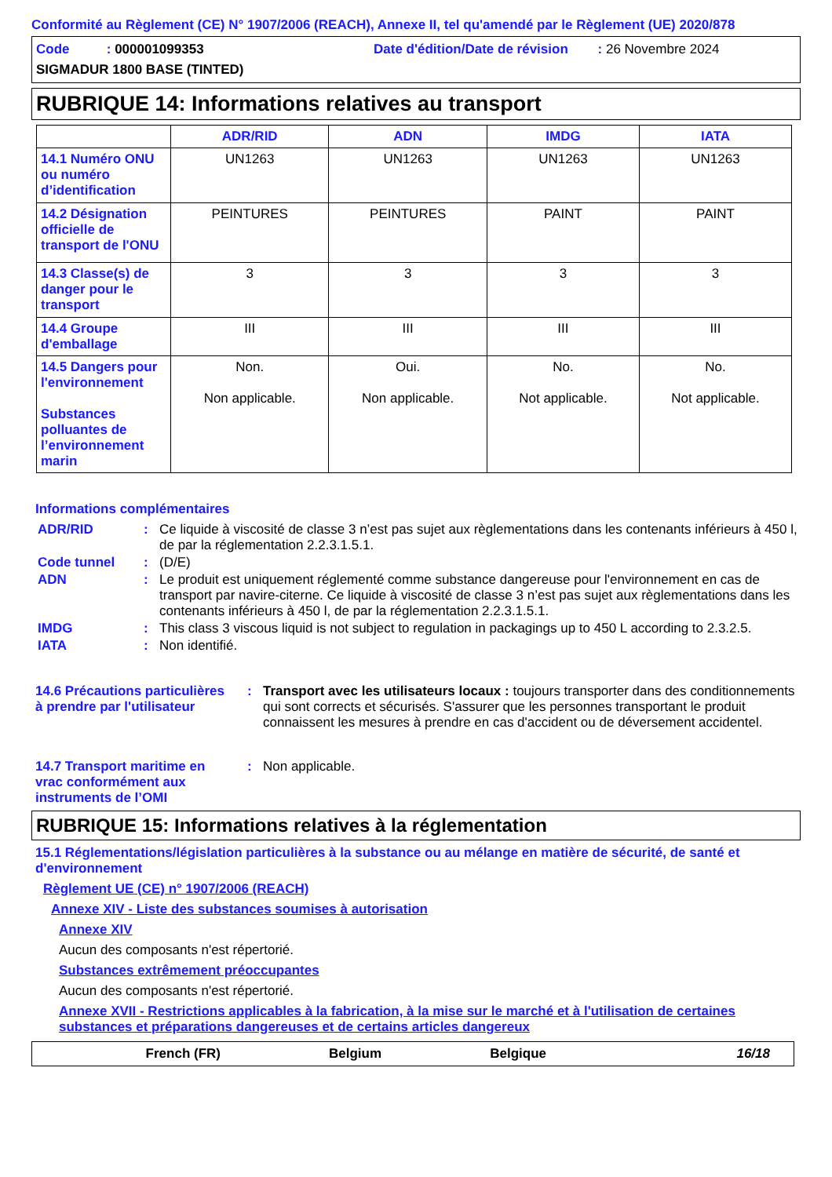Conformité au Règlement (CE) N° 1907/2006 (REACH), Annexe II, tel qu'amendé par le Règlement (UE) 2020/878
Code : 000001099353 Date d'édition/Date de révision : 26 Novembre 2024
SIGMADUR 1800 BASE (TINTED)
RUBRIQUE 14: Informations relatives au transport
| | ADR/RID | ADN | IMDG | IATA |
| --- | --- | --- | --- | --- |
| 14.1 Numéro ONU ou numéro d’identification | UN1263 | UN1263 | UN1263 | UN1263 |
| 14.2 Désignation officielle de transport de l'ONU | PEINTURES | PEINTURES | PAINT | PAINT |
| 14.3 Classe(s) de danger pour le transport | 3 | 3 | 3 | 3 |
| 14.4 Groupe d'emballage | III | III | III | III |
| 14.5 Dangers pour l'environnement Substances polluantes de l’environnement marin | Non. Non applicable. | Oui. Non applicable. | No. Not applicable. | No. Not applicable. |
Informations complémentaires
ADR/RID: Ce liquide à viscosité de classe 3 n’est pas sujet aux règlementations dans les contenants inférieurs à 450 l, de par la réglementation 2.2.3.1.5.1.
Code tunnel: (D/E)
ADN: Le produit est uniquement réglementé comme substance dangereuse pour l'environnement en cas de transport par navire-citerne. Ce liquide à viscosité de classe 3 n’est pas sujet aux règlementations dans les contenants inférieurs à 450 l, de par la réglementation 2.2.3.1.5.1.
IMDG: This class 3 viscous liquid is not subject to regulation in packagings up to 450 L according to 2.3.2.5.
IATA: Non identifié.
14.6 Précautions particulières à prendre par l'utilisateur: Transport avec les utilisateurs locaux : toujours transporter dans des conditionnements qui sont corrects et sécurisés. S'assurer que les personnes transportant le produit connaissent les mesures à prendre en cas d'accident ou de déversement accidentel.
14.7 Transport maritime en vrac conformément aux instruments de l’OMI: Non applicable.
RUBRIQUE 15: Informations relatives à la réglementation
15.1 Réglementations/législation particulières à la substance ou au mélange en matière de sécurité, de santé et d'environnement
Règlement UE (CE) n° 1907/2006 (REACH)
Annexe XIV - Liste des substances soumises à autorisation
Annexe XIV
Aucun des composants n'est répertorié.
Substances extrêmement préoccupantes
Aucun des composants n'est répertorié.
Annexe XVII - Restrictions applicables à la fabrication, à la mise sur le marché et à l'utilisation de certaines substances et préparations dangereuses et de certains articles dangereux
French (FR) Belgium Belgique 16/18